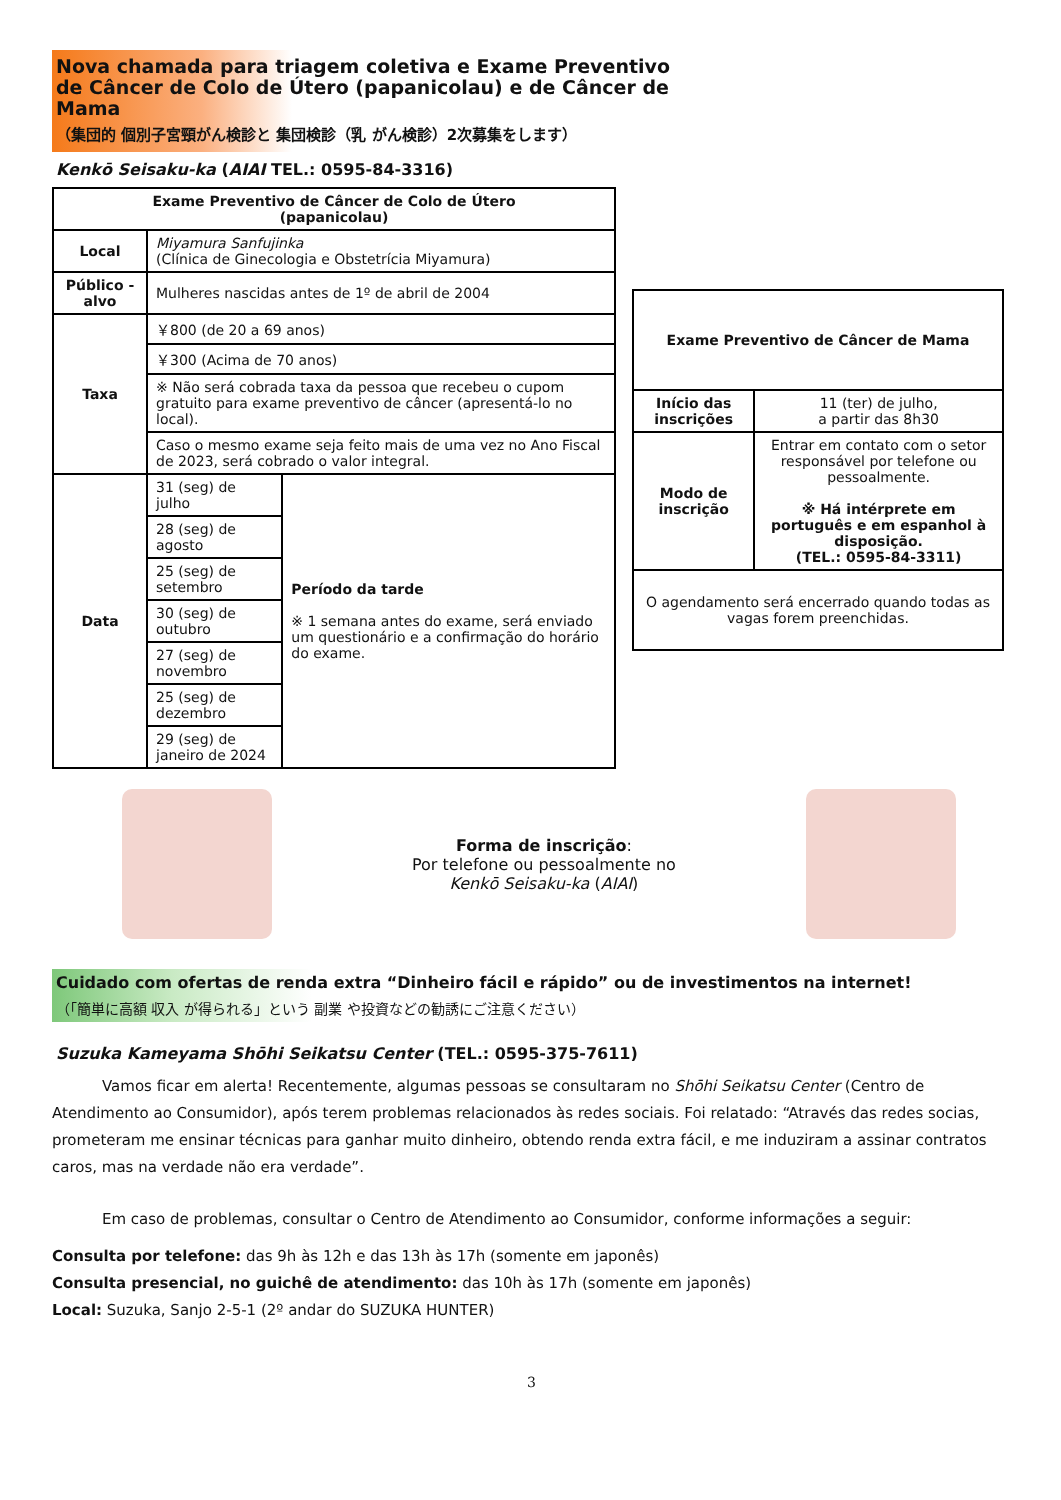Nova chamada para triagem coletiva e Exame Preventivo de Câncer de Colo de Útero (papanicolau) e de Câncer de Mama
（集団的 個別子宮頸がん検診と 集団検診（乳 がん検診）2次募集をします）
Kenkō Seisaku-ka (AIAI TEL.: 0595-84-3316)
| Exame Preventivo de Câncer de Colo de Útero (papanicolau) | | |
| --- | --- | --- |
| Local | Miyamura Sanfujinka (Clínica de Ginecologia e Obstetrícia Miyamura) | |
| Público -alvo | Mulheres nascidas antes de 1º de abril de 2004 | |
| Taxa | ￥800 (de 20 a 69 anos) | |
| | ￥300 (Acima de 70 anos) | |
| | ※ Não será cobrada taxa da pessoa que recebeu o cupom gratuito para exame preventivo de câncer (apresentá-lo no local). | |
| | Caso o mesmo exame seja feito mais de uma vez no Ano Fiscal de 2023, será cobrado o valor integral. | |
| Data | 31 (seg) de julho | Período da tarde ※ 1 semana antes do exame, será enviado um questionário e a confirmação do horário do exame. |
| | 28 (seg) de agosto | |
| | 25 (seg) de setembro | |
| | 30 (seg) de outubro | |
| | 27 (seg) de novembro | |
| | 25 (seg) de dezembro | |
| | 29 (seg) de janeiro de 2024 | |
| Exame Preventivo de Câncer de Mama | |
| --- | --- |
| Início das inscrições | 11 (ter) de julho, a partir das 8h30 |
| Modo de inscrição | Entrar em contato com o setor responsável por telefone ou pessoalmente. ※ Há intérprete em português e em espanhol à disposição. (TEL.: 0595-84-3311) |
| O agendamento será encerrado quando todas as vagas forem preenchidas. | |
Forma de inscrição:
Por telefone ou pessoalmente no
Kenkō Seisaku-ka (AIAI)
Cuidado com ofertas de renda extra “Dinheiro fácil e rápido” ou de investimentos na internet!
（「簡単に高額 収入 が得られる」という 副業 や投資などの勧誘にご注意ください）
Suzuka Kameyama Shōhi Seikatsu Center (TEL.: 0595-375-7611)
Vamos ficar em alerta! Recentemente, algumas pessoas se consultaram no Shōhi Seikatsu Center (Centro de Atendimento ao Consumidor), após terem problemas relacionados às redes sociais. Foi relatado: “Através das redes socias, prometeram me ensinar técnicas para ganhar muito dinheiro, obtendo renda extra fácil, e me induziram a assinar contratos caros, mas na verdade não era verdade”.
Em caso de problemas, consultar o Centro de Atendimento ao Consumidor, conforme informações a seguir:
Consulta por telefone: das 9h às 12h e das 13h às 17h (somente em japonês)
Consulta presencial, no guichê de atendimento: das 10h às 17h (somente em japonês)
Local: Suzuka, Sanjo 2-5-1 (2º andar do SUZUKA HUNTER)
3